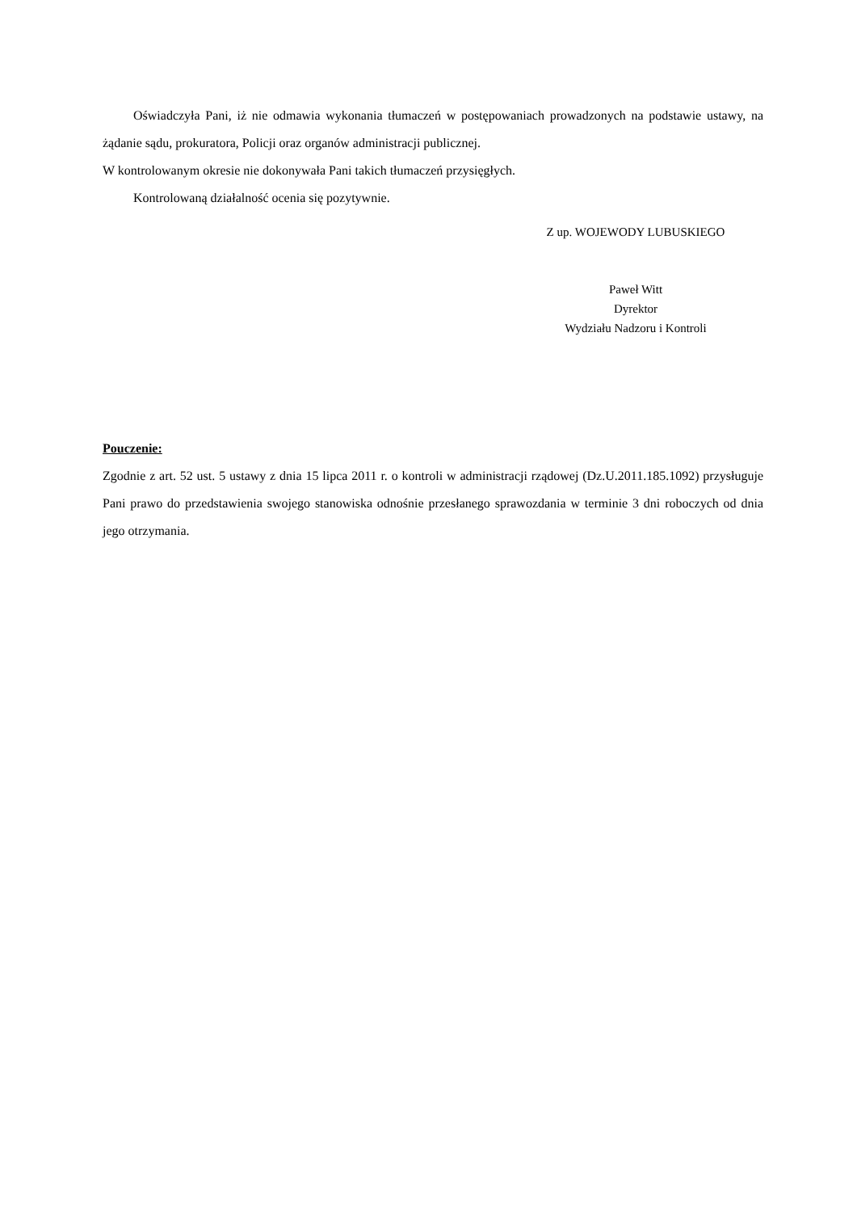Oświadczyła Pani, iż nie odmawia wykonania tłumaczeń w postępowaniach prowadzonych na podstawie ustawy, na żądanie sądu, prokuratora, Policji oraz organów administracji publicznej.
W kontrolowanym okresie nie dokonywała Pani takich tłumaczeń przysięgłych.
Kontrolowaną działalność ocenia się pozytywnie.
Z up. WOJEWODY LUBUSKIEGO
Paweł Witt
Dyrektor
Wydziału Nadzoru i Kontroli
Pouczenie:
Zgodnie z art. 52 ust. 5 ustawy z dnia 15 lipca 2011 r. o kontroli w administracji rządowej (Dz.U.2011.185.1092) przysługuje Pani prawo do przedstawienia swojego stanowiska odnośnie przesłanego sprawozdania w terminie 3 dni roboczych od dnia jego otrzymania.